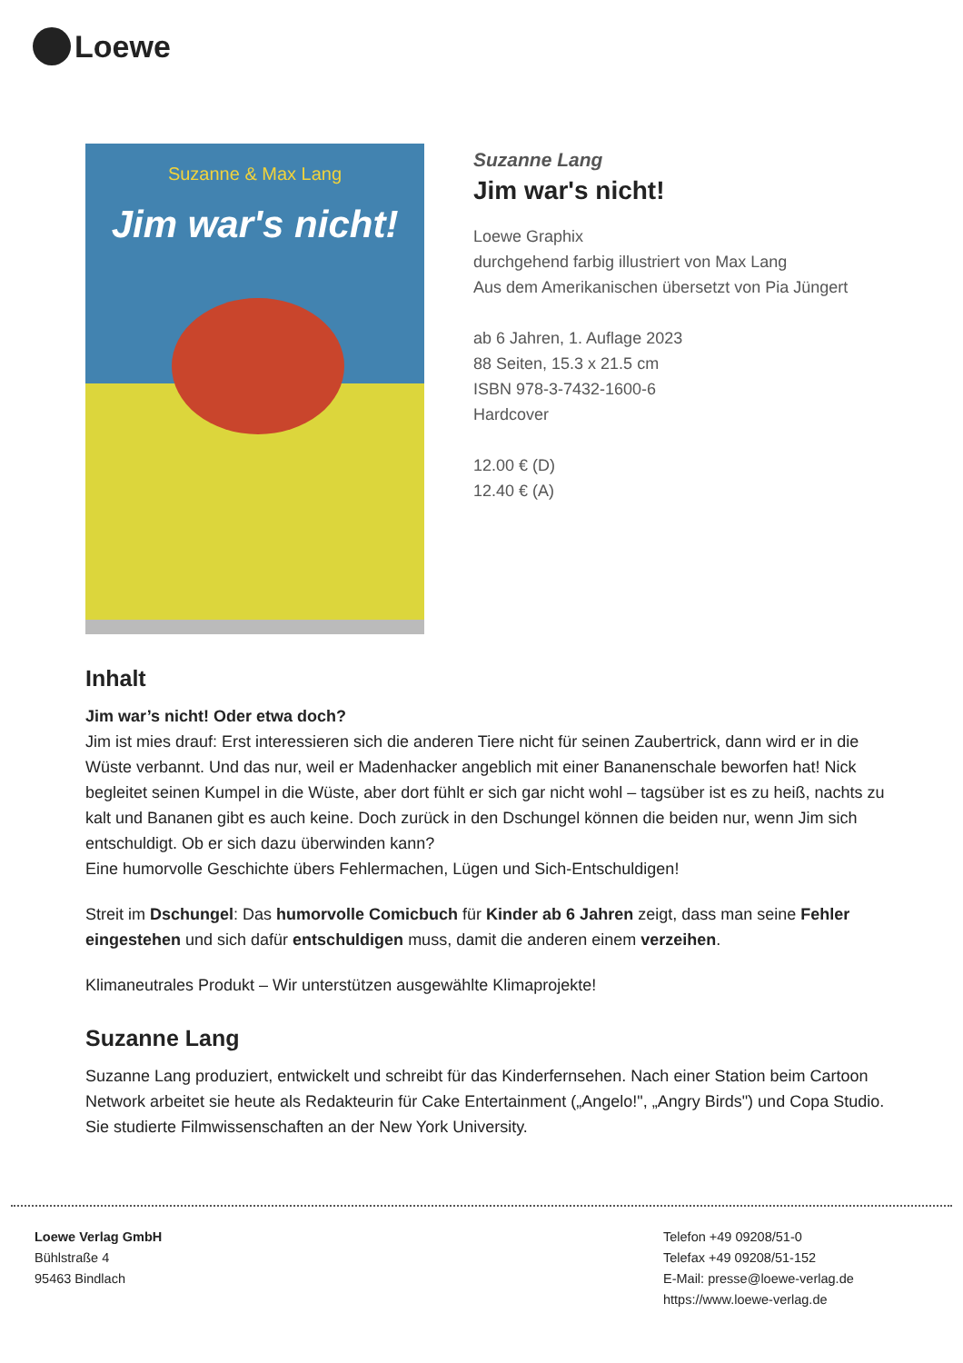Loewe
Suzanne & Max Lang
Jim war's nicht!
Suzanne Lang
Jim war's nicht!
Loewe Graphix
durchgehend farbig illustriert von Max Lang
Aus dem Amerikanischen übersetzt von Pia Jüngert
ab 6 Jahren, 1. Auflage 2023
88 Seiten, 15.3 x 21.5 cm
ISBN 978-3-7432-1600-6
Hardcover
12.00 € (D)
12.40 € (A)
Inhalt
Jim war’s nicht! Oder etwa doch?
Jim ist mies drauf: Erst interessieren sich die anderen Tiere nicht für seinen Zaubertrick, dann wird er in die Wüste verbannt. Und das nur, weil er Madenhacker angeblich mit einer Bananenschale beworfen hat! Nick begleitet seinen Kumpel in die Wüste, aber dort fühlt er sich gar nicht wohl – tagsüber ist es zu heiß, nachts zu kalt und Bananen gibt es auch keine. Doch zurück in den Dschungel können die beiden nur, wenn Jim sich entschuldigt. Ob er sich dazu überwinden kann?
Eine humorvolle Geschichte übers Fehlermachen, Lügen und Sich-Entschuldigen!
Streit im Dschungel: Das humorvolle Comicbuch für Kinder ab 6 Jahren zeigt, dass man seine Fehler eingestehen und sich dafür entschuldigen muss, damit die anderen einem verzeihen.
Klimaneutrales Produkt – Wir unterstützen ausgewählte Klimaprojekte!
Suzanne Lang
Suzanne Lang produziert, entwickelt und schreibt für das Kinderfernsehen. Nach einer Station beim Cartoon Network arbeitet sie heute als Redakteurin für Cake Entertainment („Angelo!", „Angry Birds") und Copa Studio. Sie studierte Filmwissenschaften an der New York University.
Loewe Verlag GmbH
Bühlstraße 4
95463 Bindlach
Telefon +49 09208/51-0
Telefax +49 09208/51-152
E-Mail: presse@loewe-verlag.de
https://www.loewe-verlag.de